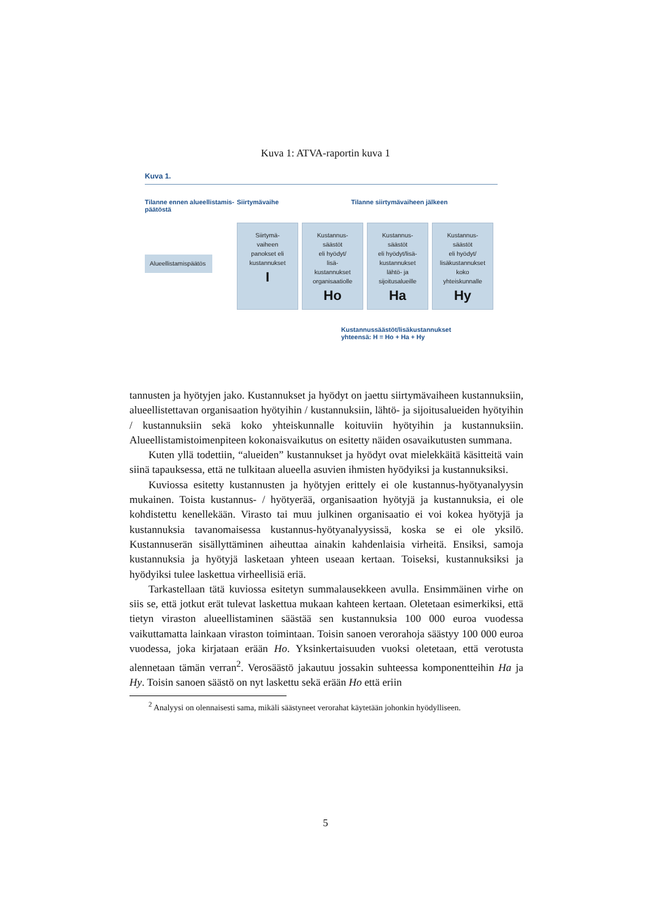Kuva 1: ATVA-raportin kuva 1
Kuva 1.
Tilanne ennen alueellistamis-päätöstä
Siirtymävaihe Tilanne siirtymävaiheen jälkeen
Alueellistamispäätös
Siirtymä-
vaiheen
panokset eli
kustannukset
I
Kustannus-
säästöt
eli hyödyt/
lisä-
kustannukset
organisaatiolle
Ho
Kustannus-
säästöt
eli hyödyt/lisä-
kustannukset
lähtö- ja
sijoitusalueille
Ha
Kustannus-
säästöt
eli hyödyt/
lisäkustannukset
koko
yhteiskunnalle
Hy
Kustannussäästöt/lisäkustannukset
yhteensä: H = Ho + Ha + Hy
tannusten ja hyötyjen jako. Kustannukset ja hyödyt on jaettu siirtymävaiheen kustannuksiin, alueellistettavan organisaation hyötyihin / kustannuksiin, lähtö- ja sijoitusalueiden hyötyihin / kustannuksiin sekä koko yhteiskunnalle koituviin hyötyihin ja kustannuksiin. Alueellistamistoimenpiteen kokonaisvaikutus on esitetty näiden osavaikutusten summana.
Kuten yllä todettiin, “alueiden” kustannukset ja hyödyt ovat mielekkäitä käsitteitä vain siinä tapauksessa, että ne tulkitaan alueella asuvien ihmisten hyödyiksi ja kustannuksiksi.
Kuviossa esitetty kustannusten ja hyötyjen erittely ei ole kustannus-hyötyanalyysin mukainen. Toista kustannus- / hyötyerää, organisaation hyötyjä ja kustannuksia, ei ole kohdistettu kenellekään. Virasto tai muu julkinen organisaatio ei voi kokea hyötyjä ja kustannuksia tavanomaisessa kustannus-hyötyanalyysissä, koska se ei ole yksilö. Kustannuserän sisällyttäminen aiheuttaa ainakin kahdenlaisia virheitä. Ensiksi, samoja kustannuksia ja hyötyjä lasketaan yhteen useaan kertaan. Toiseksi, kustannuksiksi ja hyödyiksi tulee laskettua virheellisiä eriä.
Tarkastellaan tätä kuviossa esitetyn summalausekkeen avulla. Ensimmäinen virhe on siis se, että jotkut erät tulevat laskettua mukaan kahteen kertaan. Oletetaan esimerkiksi, että tietyn viraston alueellistaminen säästää sen kustannuksia 100 000 euroa vuodessa vaikuttamatta lainkaan viraston toimintaan. Toisin sanoen verorahoja säästyy 100 000 euroa vuodessa, joka kirjataan erään Ho. Yksinkertaisuuden vuoksi oletetaan, että verotusta alennetaan tämän verran<sup>2</sup>. Verosäästö jakautuu jossakin suhteessa komponentteihin Ha ja Hy. Toisin sanoen säästö on nyt laskettu sekä erään Ho että eriin
<sup>2</sup> Analyysi on olennaisesti sama, mikäli säästyneet verorahat käytetään johonkin hyödylliseen.
5